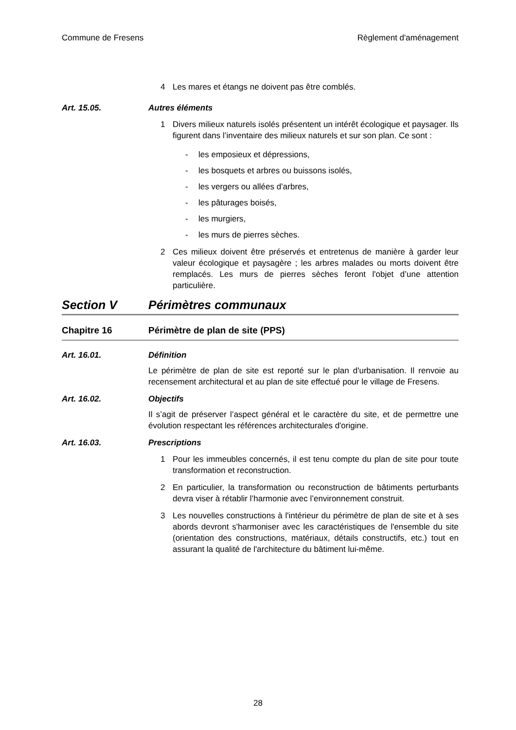Commune de Fresens Règlement d'aménagement
4 Les mares et étangs ne doivent pas être comblés.
Art. 15.05. Autres éléments
1 Divers milieux naturels isolés présentent un intérêt écologique et paysager. Ils figurent dans l’inventaire des milieux naturels et sur son plan. Ce sont :
- les emposieux et dépressions,
- les bosquets et arbres ou buissons isolés,
- les vergers ou allées d’arbres,
- les pâturages boisés,
- les murgiers,
- les murs de pierres sèches.
2 Ces milieux doivent être préservés et entretenus de manière à garder leur valeur écologique et paysagère ; les arbres malades ou morts doivent être remplacés. Les murs de pierres sèches feront l'objet d’une attention particulière.
Section V Périmètres communaux
Chapitre 16 Périmètre de plan de site (PPS)
Art. 16.01. Définition
Le périmètre de plan de site est reporté sur le plan d'urbanisation. Il renvoie au recensement architectural et au plan de site effectué pour le village de Fresens.
Art. 16.02. Objectifs
Il s’agit de préserver l’aspect général et le caractère du site, et de permettre une évolution respectant les références architecturales d'origine.
Art. 16.03. Prescriptions
1 Pour les immeubles concernés, il est tenu compte du plan de site pour toute transformation et reconstruction.
2 En particulier, la transformation ou reconstruction de bâtiments perturbants devra viser à rétablir l’harmonie avec l’environnement construit.
3 Les nouvelles constructions à l'intérieur du périmètre de plan de site et à ses abords devront s'harmoniser avec les caractéristiques de l'ensemble du site (orientation des constructions, matériaux, détails constructifs, etc.) tout en assurant la qualité de l'architecture du bâtiment lui-même.
28